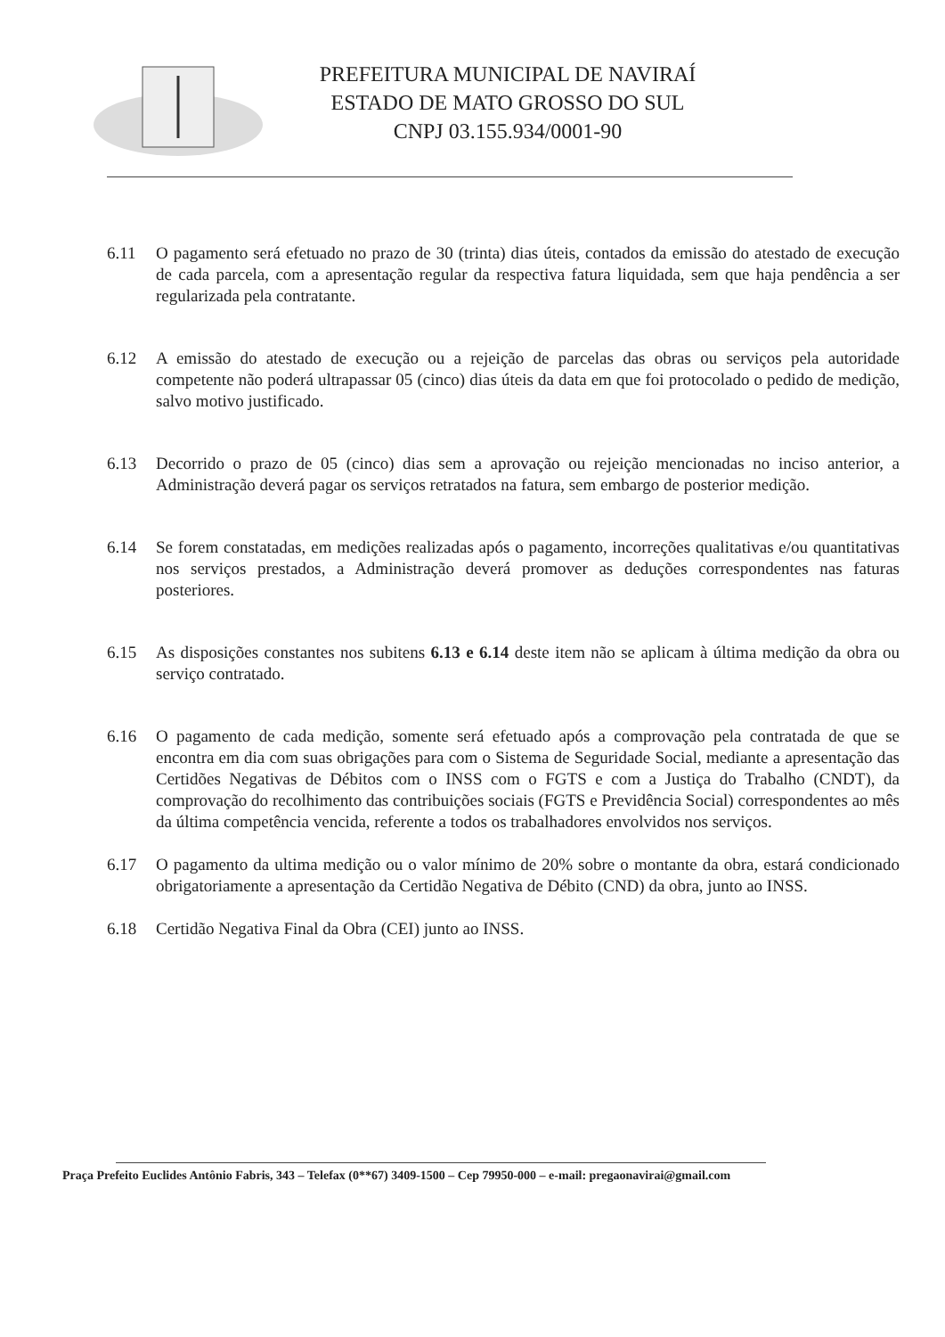PREFEITURA MUNICIPAL DE NAVIRAÍ
ESTADO DE MATO GROSSO DO SUL
CNPJ 03.155.934/0001-90
6.11 O pagamento será efetuado no prazo de 30 (trinta) dias úteis, contados da emissão do atestado de execução de cada parcela, com a apresentação regular da respectiva fatura liquidada, sem que haja pendência a ser regularizada pela contratante.
6.12 A emissão do atestado de execução ou a rejeição de parcelas das obras ou serviços pela autoridade competente não poderá ultrapassar 05 (cinco) dias úteis da data em que foi protocolado o pedido de medição, salvo motivo justificado.
6.13 Decorrido o prazo de 05 (cinco) dias sem a aprovação ou rejeição mencionadas no inciso anterior, a Administração deverá pagar os serviços retratados na fatura, sem embargo de posterior medição.
6.14 Se forem constatadas, em medições realizadas após o pagamento, incorreções qualitativas e/ou quantitativas nos serviços prestados, a Administração deverá promover as deduções correspondentes nas faturas posteriores.
6.15 As disposições constantes nos subitens 6.13 e 6.14 deste item não se aplicam à última medição da obra ou serviço contratado.
6.16 O pagamento de cada medição, somente será efetuado após a comprovação pela contratada de que se encontra em dia com suas obrigações para com o Sistema de Seguridade Social, mediante a apresentação das Certidões Negativas de Débitos com o INSS com o FGTS e com a Justiça do Trabalho (CNDT), da comprovação do recolhimento das contribuições sociais (FGTS e Previdência Social) correspondentes ao mês da última competência vencida, referente a todos os trabalhadores envolvidos nos serviços.
6.17 O pagamento da ultima medição ou o valor mínimo de 20% sobre o montante da obra, estará condicionado obrigatoriamente a apresentação da Certidão Negativa de Débito (CND) da obra, junto ao INSS.
6.18 Certidão Negativa Final da Obra (CEI) junto ao INSS.
Praça Prefeito Euclides Antônio Fabris, 343 – Telefax (0**67) 3409-1500 – Cep 79950-000 – e-mail: pregaonavirai@gmail.com